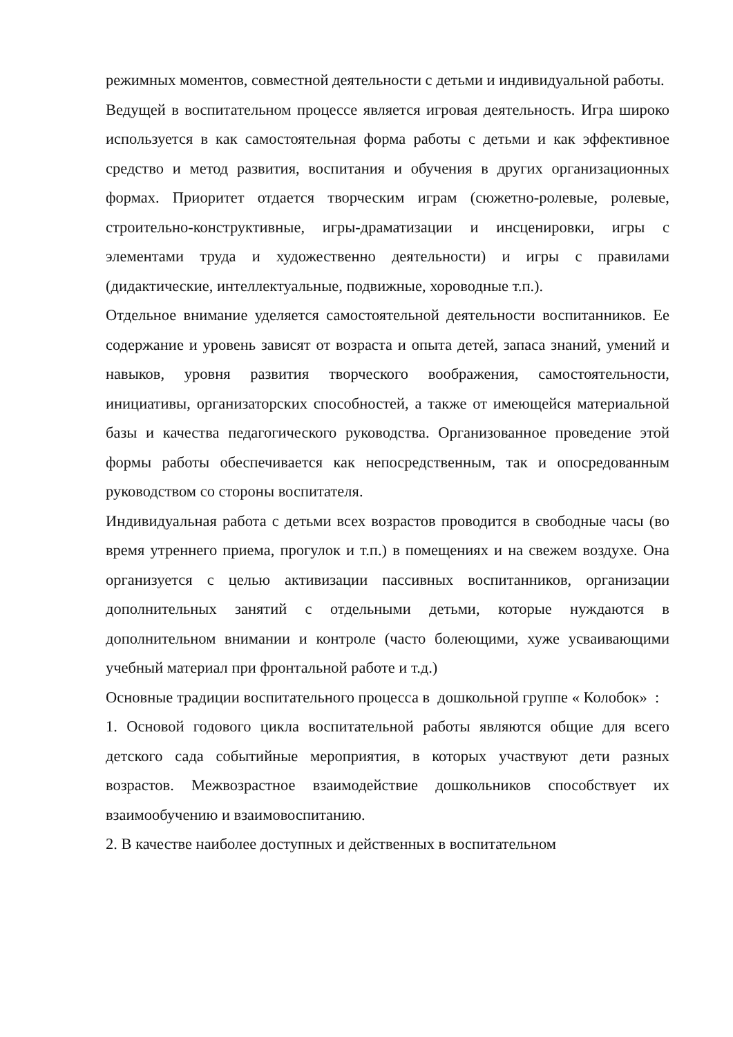режимных моментов, совместной деятельности с детьми и индивидуальной работы.
Ведущей в воспитательном процессе является игровая деятельность. Игра широко используется в как самостоятельная форма работы с детьми и как эффективное средство и метод развития, воспитания и обучения в других организационных формах. Приоритет отдается творческим играм (сюжетно-ролевые, ролевые, строительно-конструктивные, игры-драматизации и инсценировки, игры с элементами труда и художественно деятельности) и игры с правилами (дидактические, интеллектуальные, подвижные, хороводные т.п.).
Отдельное внимание уделяется самостоятельной деятельности воспитанников. Ее содержание и уровень зависят от возраста и опыта детей, запаса знаний, умений и навыков, уровня развития творческого воображения, самостоятельности, инициативы, организаторских способностей, а также от имеющейся материальной базы и качества педагогического руководства. Организованное проведение этой формы работы обеспечивается как непосредственным, так и опосредованным руководством со стороны воспитателя.
Индивидуальная работа с детьми всех возрастов проводится в свободные часы (во время утреннего приема, прогулок и т.п.) в помещениях и на свежем воздухе. Она организуется с целью активизации пассивных воспитанников, организации дополнительных занятий с отдельными детьми, которые нуждаются в дополнительном внимании и контроле (часто болеющими, хуже усваивающими учебный материал при фронтальной работе и т.д.)
Основные традиции воспитательного процесса в дошкольной группе « Колобок» :
1. Основой годового цикла воспитательной работы являются общие для всего детского сада событийные мероприятия, в которых участвуют дети разных возрастов. Межвозрастное взаимодействие дошкольников способствует их взаимообучению и взаимовоспитанию.
2. В качестве наиболее доступных и действенных в воспитательном